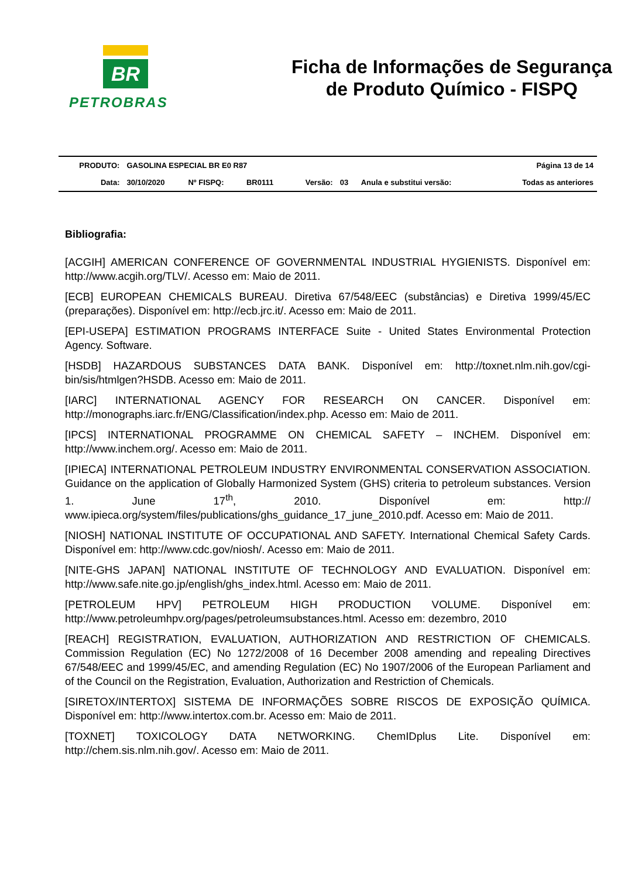BR
PETROBRAS
Ficha de Informações de Segurança
de Produto Químico - FISPQ
| PRODUTO: | GASOLINA ESPECIAL BR E0 R87 | | | | | | Página 13 de 14 |
| Data: | 30/10/2020 | Nº FISPQ: | BR0111 | Versão: | 03 | Anula e substitui versão: | Todas as anteriores |
Bibliografia:
[ACGIH] AMERICAN CONFERENCE OF GOVERNMENTAL INDUSTRIAL HYGIENISTS. Disponível em: http://www.acgih.org/TLV/. Acesso em: Maio de 2011.
[ECB] EUROPEAN CHEMICALS BUREAU. Diretiva 67/548/EEC (substâncias) e Diretiva 1999/45/EC (preparações). Disponível em: http://ecb.jrc.it/. Acesso em: Maio de 2011.
[EPI-USEPA] ESTIMATION PROGRAMS INTERFACE Suite - United States Environmental Protection Agency. Software.
[HSDB] HAZARDOUS SUBSTANCES DATA BANK. Disponível em: http://toxnet.nlm.nih.gov/cgi-bin/sis/htmlgen?HSDB. Acesso em: Maio de 2011.
[IARC] INTERNATIONAL AGENCY FOR RESEARCH ON CANCER. Disponível em: http://monographs.iarc.fr/ENG/Classification/index.php. Acesso em: Maio de 2011.
[IPCS] INTERNATIONAL PROGRAMME ON CHEMICAL SAFETY – INCHEM. Disponível em: http://www.inchem.org/. Acesso em: Maio de 2011.
[IPIECA] INTERNATIONAL PETROLEUM INDUSTRY ENVIRONMENTAL CONSERVATION ASSOCIATION. Guidance on the application of Globally Harmonized System (GHS) criteria to petroleum substances. Version 1. June 17<sup>th</sup>, 2010. Disponível em: http:// www.ipieca.org/system/files/publications/ghs_guidance_17_june_2010.pdf. Acesso em: Maio de 2011.
[NIOSH] NATIONAL INSTITUTE OF OCCUPATIONAL AND SAFETY. International Chemical Safety Cards. Disponível em: http://www.cdc.gov/niosh/. Acesso em: Maio de 2011.
[NITE-GHS JAPAN] NATIONAL INSTITUTE OF TECHNOLOGY AND EVALUATION. Disponível em: http://www.safe.nite.go.jp/english/ghs_index.html. Acesso em: Maio de 2011.
[PETROLEUM HPV] PETROLEUM HIGH PRODUCTION VOLUME. Disponível em: http://www.petroleumhpv.org/pages/petroleumsubstances.html. Acesso em: dezembro, 2010
[REACH] REGISTRATION, EVALUATION, AUTHORIZATION AND RESTRICTION OF CHEMICALS. Commission Regulation (EC) No 1272/2008 of 16 December 2008 amending and repealing Directives 67/548/EEC and 1999/45/EC, and amending Regulation (EC) No 1907/2006 of the European Parliament and of the Council on the Registration, Evaluation, Authorization and Restriction of Chemicals.
[SIRETOX/INTERTOX] SISTEMA DE INFORMAÇÕES SOBRE RISCOS DE EXPOSIÇÃO QUÍMICA. Disponível em: http://www.intertox.com.br. Acesso em: Maio de 2011.
[TOXNET] TOXICOLOGY DATA NETWORKING. ChemIDplus Lite. Disponível em: http://chem.sis.nlm.nih.gov/. Acesso em: Maio de 2011.